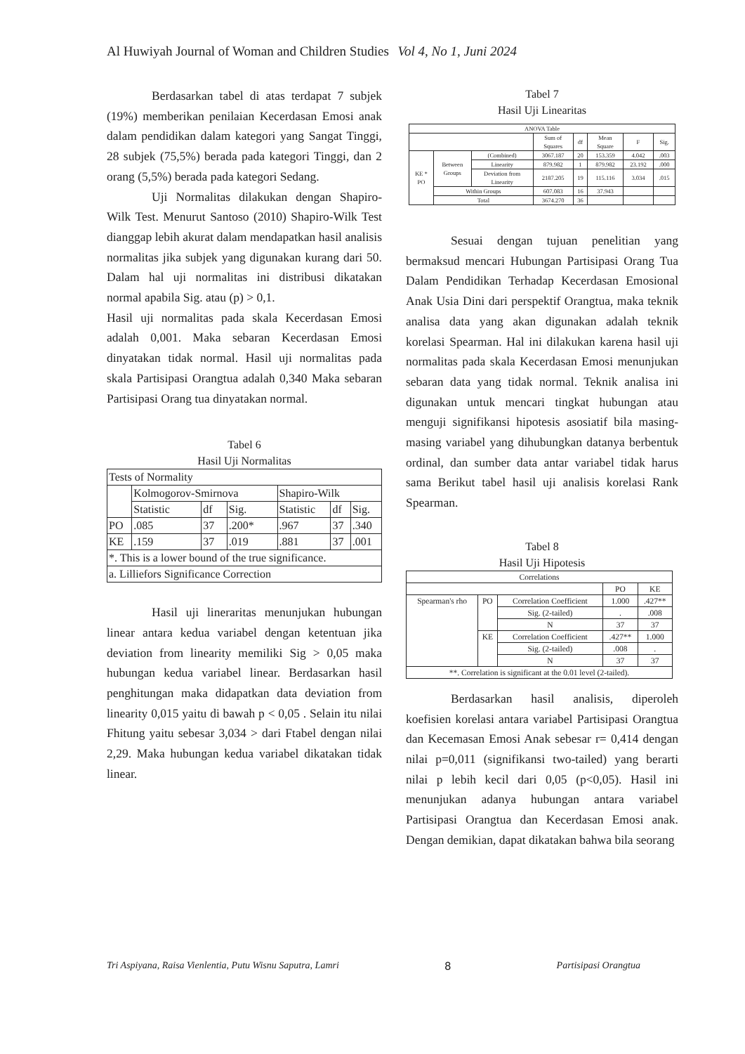Al Huwiyah Journal of Woman and Children Studies Vol 4, No 1, Juni 2024
Berdasarkan tabel di atas terdapat 7 subjek (19%) memberikan penilaian Kecerdasan Emosi anak dalam pendidikan dalam kategori yang Sangat Tinggi, 28 subjek (75,5%) berada pada kategori Tinggi, dan 2 orang (5,5%) berada pada kategori Sedang.
Uji Normalitas dilakukan dengan Shapiro-Wilk Test. Menurut Santoso (2010) Shapiro-Wilk Test dianggap lebih akurat dalam mendapatkan hasil analisis normalitas jika subjek yang digunakan kurang dari 50. Dalam hal uji normalitas ini distribusi dikatakan normal apabila Sig. atau (p) > 0,1.
Hasil uji normalitas pada skala Kecerdasan Emosi adalah 0,001. Maka sebaran Kecerdasan Emosi dinyatakan tidak normal. Hasil uji normalitas pada skala Partisipasi Orangtua adalah 0,340 Maka sebaran Partisipasi Orang tua dinyatakan normal.
Tabel 6
Hasil Uji Normalitas
| Tests of Normality | | | | | | |
| | Kolmogorov-Smirnova | | | Shapiro-Wilk | | |
| | Statistic | df | Sig. | Statistic | df | Sig. |
| PO | .085 | 37 | .200* | .967 | 37 | .340 |
| KE | .159 | 37 | .019 | .881 | 37 | .001 |
| *. This is a lower bound of the true significance. | | | | | | |
| a. Lilliefors Significance Correction | | | | | | |
Hasil uji lineraritas menunjukan hubungan linear antara kedua variabel dengan ketentuan jika deviation from linearity memiliki Sig > 0,05 maka hubungan kedua variabel linear. Berdasarkan hasil penghitungan maka didapatkan data deviation from linearity 0,015 yaitu di bawah p < 0,05 . Selain itu nilai Fhitung yaitu sebesar 3,034 > dari Ftabel dengan nilai 2,29. Maka hubungan kedua variabel dikatakan tidak linear.
Tabel 7
Hasil Uji Linearitas
| ANOVA Table | | | | | | | |
| | | | Sum of Squares | df | Mean Square | F | Sig. |
| KE * PO | Between Groups | (Combined) | 3067.187 | 20 | 153.359 | 4.042 | .003 |
| | | Linearity | 879.982 | 1 | 879.982 | 23.192 | .000 |
| | | Deviation from Linearity | 2187.205 | 19 | 115.116 | 3.034 | .015 |
| | Within Groups | | 607.083 | 16 | 37.943 | | |
| | Total | | 3674.270 | 36 | | | |
Sesuai dengan tujuan penelitian yang bermaksud mencari Hubungan Partisipasi Orang Tua Dalam Pendidikan Terhadap Kecerdasan Emosional Anak Usia Dini dari perspektif Orangtua, maka teknik analisa data yang akan digunakan adalah teknik korelasi Spearman. Hal ini dilakukan karena hasil uji normalitas pada skala Kecerdasan Emosi menunjukan sebaran data yang tidak normal. Teknik analisa ini digunakan untuk mencari tingkat hubungan atau menguji signifikansi hipotesis asosiatif bila masing- masing variabel yang dihubungkan datanya berbentuk ordinal, dan sumber data antar variabel tidak harus sama Berikut tabel hasil uji analisis korelasi Rank Spearman.
Tabel 8
Hasil Uji Hipotesis
| Correlations | | | | |
| | | | PO | KE |
| Spearman's rho | PO | Correlation Coefficient | 1.000 | .427** |
| | | Sig. (2-tailed) | . | .008 |
| | | N | 37 | 37 |
| | KE | Correlation Coefficient | .427** | 1.000 |
| | | Sig. (2-tailed) | .008 | . |
| | | N | 37 | 37 |
| **. Correlation is significant at the 0.01 level (2-tailed). | | | | |
Berdasarkan hasil analisis, diperoleh koefisien korelasi antara variabel Partisipasi Orangtua dan Kecemasan Emosi Anak sebesar r= 0,414 dengan nilai p=0,011 (signifikansi two-tailed) yang berarti nilai p lebih kecil dari 0,05 (p<0,05). Hasil ini menunjukan adanya hubungan antara variabel Partisipasi Orangtua dan Kecerdasan Emosi anak. Dengan demikian, dapat dikatakan bahwa bila seorang
Tri Aspiyana, Raisa Vienlentia, Putu Wisnu Saputra, Lamri 8 Partisipasi Orangtua